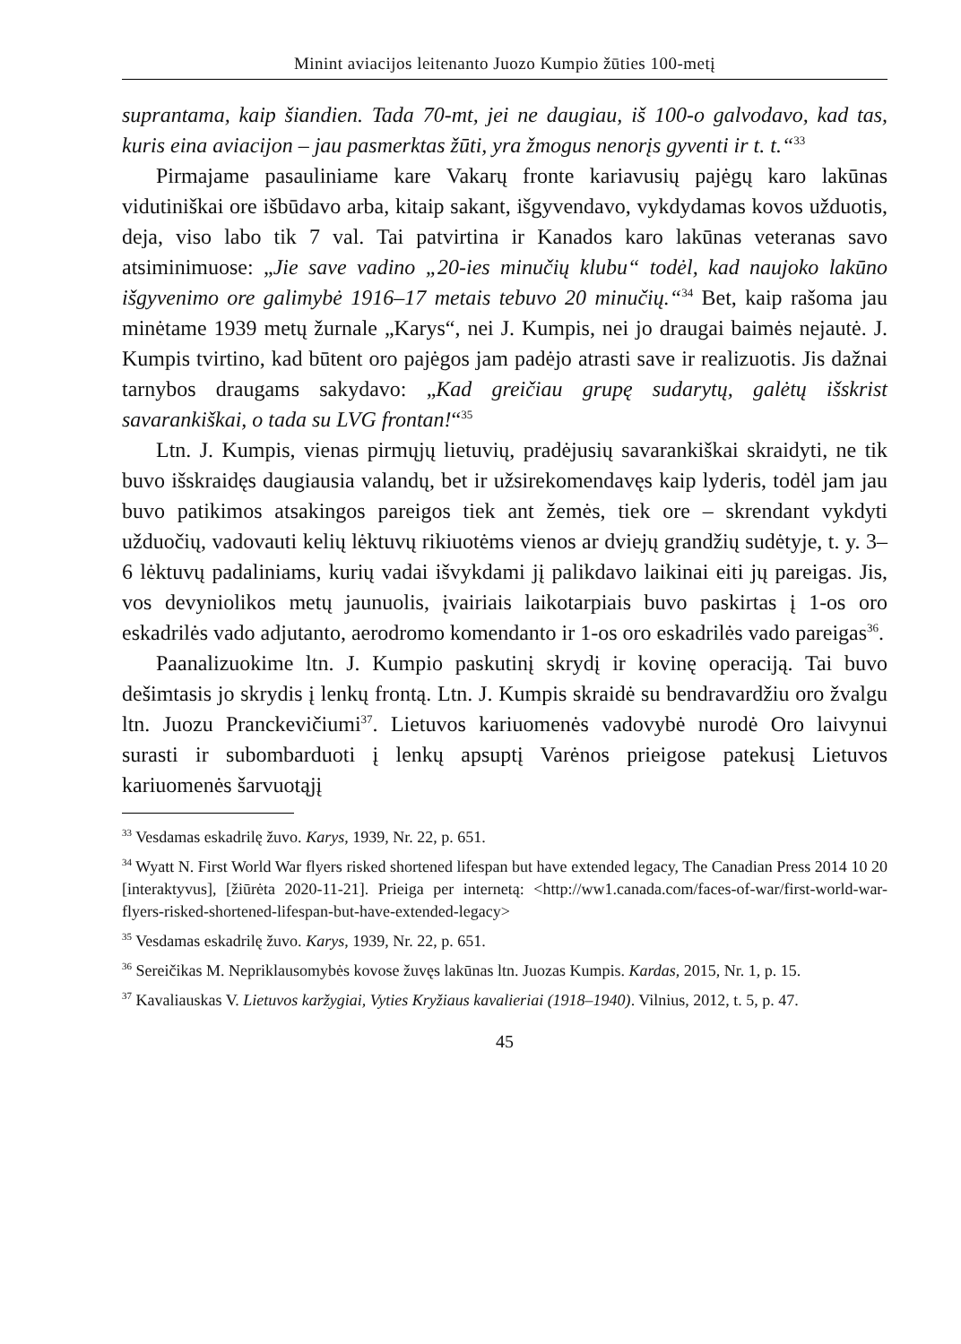Minint aviacijos leitenanto Juozo Kumpio žūties 100-metį
suprantama, kaip šiandien. Tada 70-mt, jei ne daugiau, iš 100-o galvodavo, kad tas, kuris eina aviacijon – jau pasmerktas žūti, yra žmogus nenorįs gyventi ir t. t.“<sup>33</sup>
Pirmajame pasauliniame kare Vakarų fronte kariavusių pajėgų karo lakūnas vidutiniškai ore išbūdavo arba, kitaip sakant, išgyvendavo, vykdydamas kovos užduotis, deja, viso labo tik 7 val. Tai patvirtina ir Kanados karo lakūnas veteranas savo atsiminimuose: „Jie save vadino „20-ies minučių klubu“ todėl, kad naujoko lakūno išgyvenimo ore galimybė 1916–17 metais tebuvo 20 minučių.“<sup>34</sup> Bet, kaip rašoma jau minėtame 1939 metų žurnale „Karys“, nei J. Kumpis, nei jo draugai baimės nejautė. J. Kumpis tvirtino, kad būtent oro pajėgos jam padėjo atrasti save ir realizuotis. Jis dažnai tarnybos draugams sakydavo: „Kad greičiau grupę sudarytų, galėtų išskrist savarankiškai, o tada su LVG frontan!“<sup>35</sup>
Ltn. J. Kumpis, vienas pirmųjų lietuvių, pradėjusių savarankiškai skraidyti, ne tik buvo išskraidęs daugiausia valandų, bet ir užsirekomendavęs kaip lyderis, todėl jam jau buvo patikimos atsakingos pareigos tiek ant žemės, tiek ore – skrendant vykdyti užduočių, vadovauti kelių lėktuvų rikiuotėms vienos ar dviejų grandžių sudėtyje, t. y. 3–6 lėktuvų padaliniams, kurių vadai išvykdami jį palikdavo laikinai eiti jų pareigas. Jis, vos devyniolikos metų jaunuolis, įvairiais laikotarpiais buvo paskirtas į 1-os oro eskadrilės vado adjutanto, aerodromo komendanto ir 1-os oro eskadrilės vado pareigas<sup>36</sup>.
Paanalizuokime ltn. J. Kumpio paskutinį skrydį ir kovinę operaciją. Tai buvo dešimtasis jo skrydis į lenkų frontą. Ltn. J. Kumpis skraidė su bendravardžiu oro žvalgu ltn. Juozu Pranckevičiumi<sup>37</sup>. Lietuvos kariuomenės vadovybė nurodė Oro laivynui surasti ir subombarduoti į lenkų apsuptį Varėnos prieigose patekusį Lietuvos kariuomenės šarvuotąjį
<sup>33</sup> Vesdamas eskadrilę žuvo. Karys, 1939, Nr. 22, p. 651.
<sup>34</sup> Wyatt N. First World War flyers risked shortened lifespan but have extended legacy, The Canadian Press 2014 10 20 [interaktyvus], [žiūrėta 2020-11-21]. Prieiga per internetą: <http://ww1.canada.com/faces-of-war/first-world-war-flyers-risked-shortened-lifespan-but-have-extended-legacy>
<sup>35</sup> Vesdamas eskadrilę žuvo. Karys, 1939, Nr. 22, p. 651.
<sup>36</sup> Sereičikas M. Nepriklausomybės kovose žuvęs lakūnas ltn. Juozas Kumpis. Kardas, 2015, Nr. 1, p. 15.
<sup>37</sup> Kavaliauskas V. Lietuvos karžygiai, Vyties Kryžiaus kavalieriai (1918–1940). Vilnius, 2012, t. 5, p. 47.
45